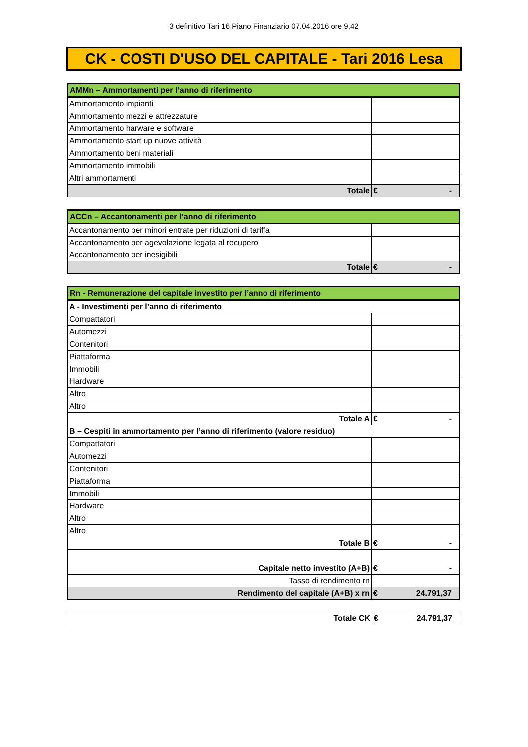3 definitivo Tari 16 Piano Finanziario 07.04.2016 ore 9,42
CK - COSTI D'USO DEL CAPITALE - Tari 2016 Lesa
| AMMn – Ammortamenti per l’anno di riferimento | |
| Ammortamento impianti | |
| Ammortamento mezzi e attrezzature | |
| Ammortamento harware e software | |
| Ammortamento start up nuove attività | |
| Ammortamento beni materiali | |
| Ammortamento immobili | |
| Altri ammortamenti | |
| Totale | € - |
| ACCn – Accantonamenti per l’anno di riferimento | |
| Accantonamento per minori entrate per riduzioni di tariffa | |
| Accantonamento per agevolazione legata al recupero | |
| Accantonamento per inesigibili | |
| Totale | € - |
| Rn - Remunerazione del capitale investito per l’anno di riferimento | |
| A - Investimenti per l’anno di riferimento | |
| Compattatori | |
| Automezzi | |
| Contenitori | |
| Piattaforma | |
| Immobili | |
| Hardware | |
| Altro | |
| Altro | |
| Totale A | € - |
| B – Cespiti in ammortamento per l’anno di riferimento (valore residuo) | |
| Compattatori | |
| Automezzi | |
| Contenitori | |
| Piattaforma | |
| Immobili | |
| Hardware | |
| Altro | |
| Altro | |
| Totale B | € - |
| Capitale netto investito (A+B) | € - |
| Tasso di rendimento rn | |
| Rendimento del capitale (A+B) x rn | € 24.791,37 |
| Totale CK | € 24.791,37 |